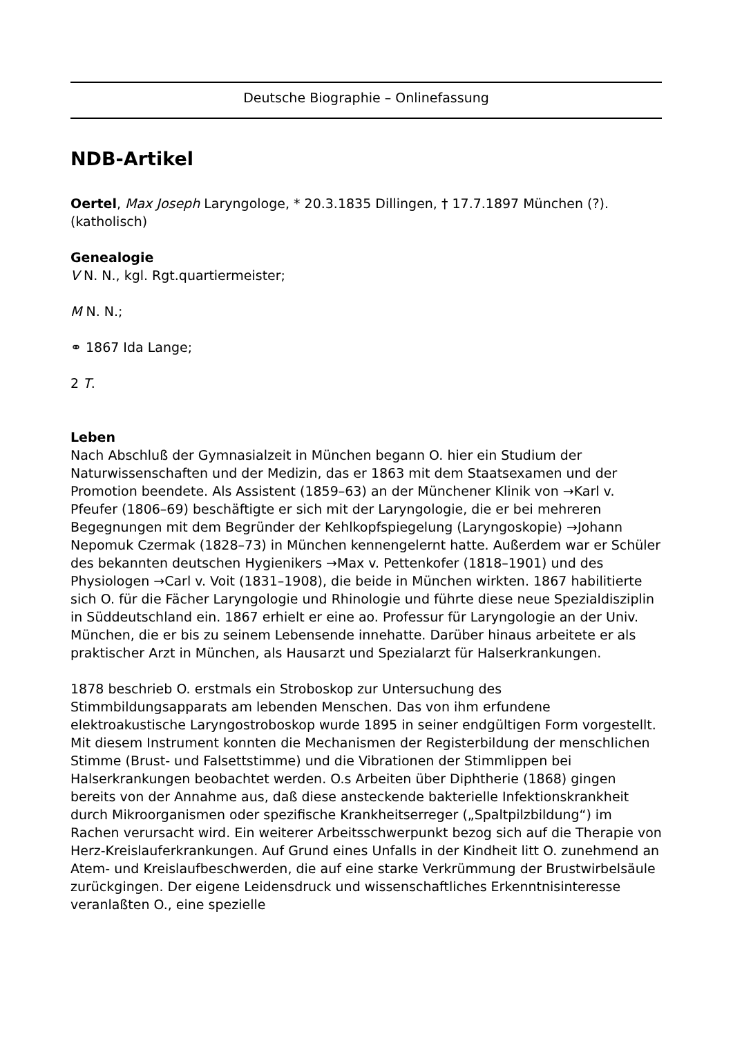Deutsche Biographie – Onlinefassung
NDB-Artikel
Oertel, Max Joseph Laryngologe, * 20.3.1835 Dillingen, † 17.7.1897 München (?). (katholisch)
Genealogie
V N. N., kgl. Rgt.quartiermeister;
M N. N.;
⚭ 1867 Ida Lange;
2 T.
Leben
Nach Abschluß der Gymnasialzeit in München begann O. hier ein Studium der Naturwissenschaften und der Medizin, das er 1863 mit dem Staatsexamen und der Promotion beendete. Als Assistent (1859–63) an der Münchener Klinik von →Karl v. Pfeufer (1806–69) beschäftigte er sich mit der Laryngologie, die er bei mehreren Begegnungen mit dem Begründer der Kehlkopfspiegelung (Laryngoskopie) →Johann Nepomuk Czermak (1828–73) in München kennengelernt hatte. Außerdem war er Schüler des bekannten deutschen Hygienikers →Max v. Pettenkofer (1818–1901) und des Physiologen →Carl v. Voit (1831–1908), die beide in München wirkten. 1867 habilitierte sich O. für die Fächer Laryngologie und Rhinologie und führte diese neue Spezialdisziplin in Süddeutschland ein. 1867 erhielt er eine ao. Professur für Laryngologie an der Univ. München, die er bis zu seinem Lebensende innehatte. Darüber hinaus arbeitete er als praktischer Arzt in München, als Hausarzt und Spezialarzt für Halserkrankungen.
1878 beschrieb O. erstmals ein Stroboskop zur Untersuchung des Stimmbildungsapparats am lebenden Menschen. Das von ihm erfundene elektroakustische Laryngostroboskop wurde 1895 in seiner endgültigen Form vorgestellt. Mit diesem Instrument konnten die Mechanismen der Registerbildung der menschlichen Stimme (Brust- und Falsettstimme) und die Vibrationen der Stimmlippen bei Halserkrankungen beobachtet werden. O.s Arbeiten über Diphtherie (1868) gingen bereits von der Annahme aus, daß diese ansteckende bakterielle Infektionskrankheit durch Mikroorganismen oder spezifische Krankheitserreger („Spaltpilzbildung“) im Rachen verursacht wird. Ein weiterer Arbeitsschwerpunkt bezog sich auf die Therapie von Herz-Kreislauferkrankungen. Auf Grund eines Unfalls in der Kindheit litt O. zunehmend an Atem- und Kreislaufbeschwerden, die auf eine starke Verkrümmung der Brustwirbelsäule zurückgingen. Der eigene Leidensdruck und wissenschaftliches Erkenntnisinteresse veranlaßten O., eine spezielle